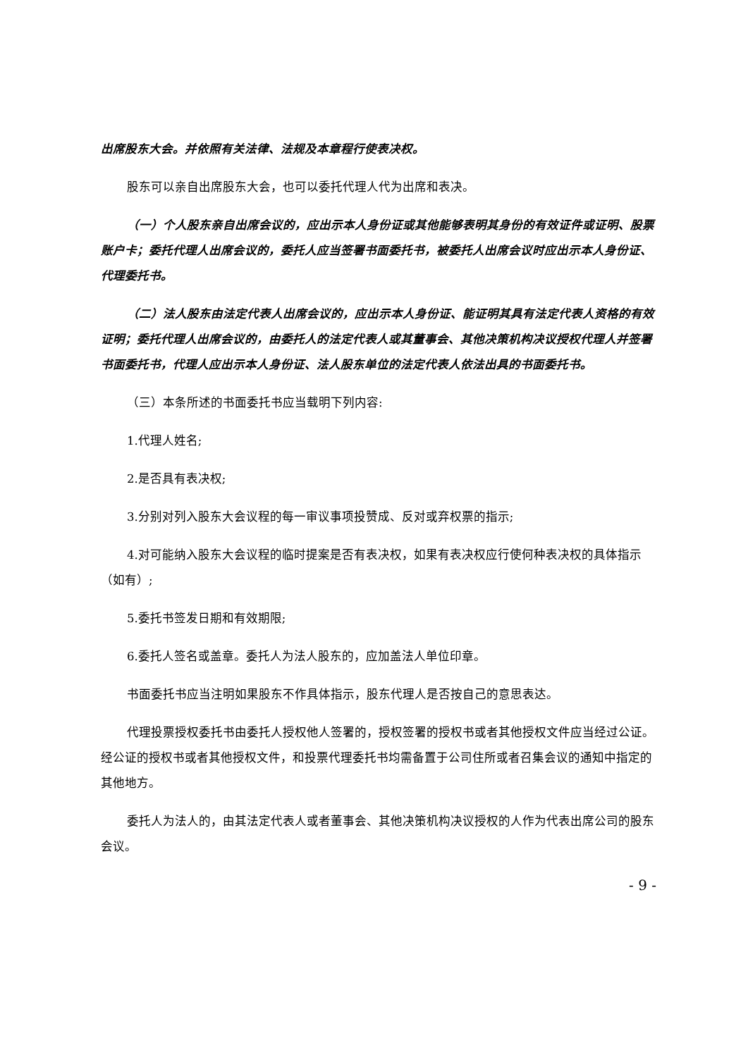出席股东大会。并依照有关法律、法规及本章程行使表决权。
股东可以亲自出席股东大会，也可以委托代理人代为出席和表决。
（一）个人股东亲自出席会议的，应出示本人身份证或其他能够表明其身份的有效证件或证明、股票账户卡；委托代理人出席会议的，委托人应当签署书面委托书，被委托人出席会议时应出示本人身份证、代理委托书。
（二）法人股东由法定代表人出席会议的，应出示本人身份证、能证明其具有法定代表人资格的有效证明；委托代理人出席会议的，由委托人的法定代表人或其董事会、其他决策机构决议授权代理人并签署书面委托书，代理人应出示本人身份证、法人股东单位的法定代表人依法出具的书面委托书。
（三）本条所述的书面委托书应当载明下列内容:
1.代理人姓名;
2.是否具有表决权;
3.分别对列入股东大会议程的每一审议事项投赞成、反对或弃权票的指示;
4.对可能纳入股东大会议程的临时提案是否有表决权，如果有表决权应行使何种表决权的具体指示（如有）;
5.委托书签发日期和有效期限;
6.委托人签名或盖章。委托人为法人股东的，应加盖法人单位印章。
书面委托书应当注明如果股东不作具体指示，股东代理人是否按自己的意思表达。
代理投票授权委托书由委托人授权他人签署的，授权签署的授权书或者其他授权文件应当经过公证。经公证的授权书或者其他授权文件，和投票代理委托书均需备置于公司住所或者召集会议的通知中指定的其他地方。
委托人为法人的，由其法定代表人或者董事会、其他决策机构决议授权的人作为代表出席公司的股东会议。
- 9 -